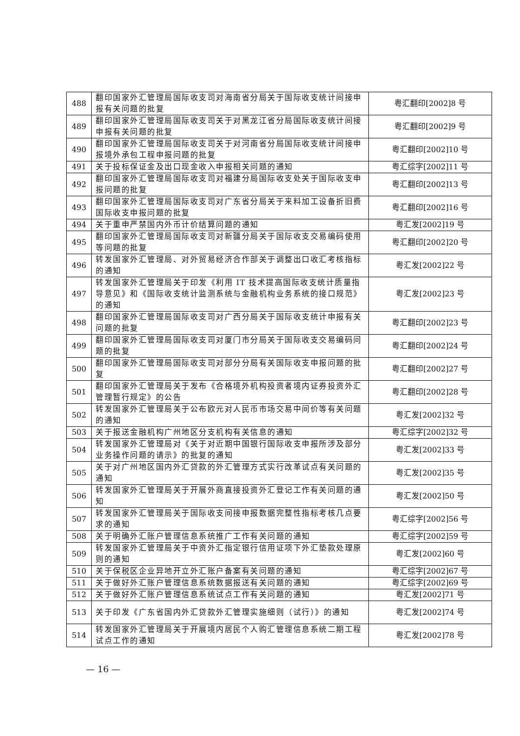| 488 | 翻印国家外汇管理局国际收支司对海南省分局关于国际收支统计间接申报有关问题的批复 | 粤汇翻印[2002]8 号 |
| 489 | 翻印国家外汇管理局国际收支司关于对黑龙江省分局国际收支统计间接申报有关问题的批复 | 粤汇翻印[2002]9 号 |
| 490 | 翻印国家外汇管理局国际收支司关于对河南省分局国际收支统计间接申报境外承包工程申报问题的批复 | 粤汇翻印[2002]10 号 |
| 491 | 关于投标保证金及出口现金收入申报相关问题的通知 | 粤汇综字[2002]11 号 |
| 492 | 翻印国家外汇管理局国际收支司对福建分局国际收支处关于国际收支申报问题的批复 | 粤汇翻印[2002]13 号 |
| 493 | 翻印国家外汇管理局国际收支司对广东省分局关于来料加工设备折旧费国际收支申报问题的批复 | 粤汇翻印[2002]16 号 |
| 494 | 关于重申严禁国内外币计价结算问题的通知 | 粤汇发[2002]19 号 |
| 495 | 翻印国家外汇管理局国际收支司对新疆分局关于国际收支交易编码使用等问题的批复 | 粤汇翻印[2002]20 号 |
| 496 | 转发国家外汇管理局、对外贸易经济合作部关于调整出口收汇考核指标的通知 | 粤汇发[2002]22 号 |
| 497 | 转发国家外汇管理局关于印发《利用 IT 技术提高国际收支统计质量指导意见》和《国际收支统计监测系统与金融机构业务系统的接口规范》的通知 | 粤汇发[2002]23 号 |
| 498 | 翻印国家外汇管理局国际收支司对广西分局关于国际收支统计申报有关问题的批复 | 粤汇翻印[2002]23 号 |
| 499 | 翻印国家外汇管理局国际收支司对厦门市分局关于国际收支交易编码问题的批复 | 粤汇翻印[2002]24 号 |
| 500 | 翻印国家外汇管理局国际收支司对部分分局有关国际收支申报问题的批复 | 粤汇翻印[2002]27 号 |
| 501 | 翻印国家外汇管理局关于发布《合格境外机构投资者境内证券投资外汇管理暂行规定》的公告 | 粤汇翻印[2002]28 号 |
| 502 | 转发国家外汇管理局关于公布欧元对人民币市场交易中间价等有关问题的通知 | 粤汇发[2002]32 号 |
| 503 | 关于报送金融机构广州地区分支机构有关信息的通知 | 粤汇综字[2002]32 号 |
| 504 | 转发国家外汇管理局对《关于对近期中国银行国际收支申报所涉及部分业务操作问题的请示》的批复的通知 | 粤汇发[2002]33 号 |
| 505 | 关于对广州地区国内外汇贷款的外汇管理方式实行改革试点有关问题的通知 | 粤汇发[2002]35 号 |
| 506 | 转发国家外汇管理局关于开展外商直接投资外汇登记工作有关问题的通知 | 粤汇发[2002]50 号 |
| 507 | 转发国家外汇管理局关于国际收支间接申报数据完整性指标考核几点要求的通知 | 粤汇综字[2002]56 号 |
| 508 | 关于明确外汇账户管理信息系统推广工作有关问题的通知 | 粤汇综字[2002]59 号 |
| 509 | 转发国家外汇管理局关于中资外汇指定银行信用证项下外汇垫款处理原则的通知 | 粤汇发[2002]60 号 |
| 510 | 关于保税区企业异地开立外汇账户备案有关问题的通知 | 粤汇综字[2002]67 号 |
| 511 | 关于做好外汇账户管理信息系统数据报送有关问题的通知 | 粤汇综字[2002]69 号 |
| 512 | 关于做好外汇账户管理信息系统试点工作有关问题的通知 | 粤汇发[2002]71 号 |
| 513 | 关于印发《广东省国内外汇贷款外汇管理实施细则（试行）》的通知 | 粤汇发[2002]74 号 |
| 514 | 转发国家外汇管理局关于开展境内居民个人购汇管理信息系统二期工程试点工作的通知 | 粤汇发[2002]78 号 |
— 16 —